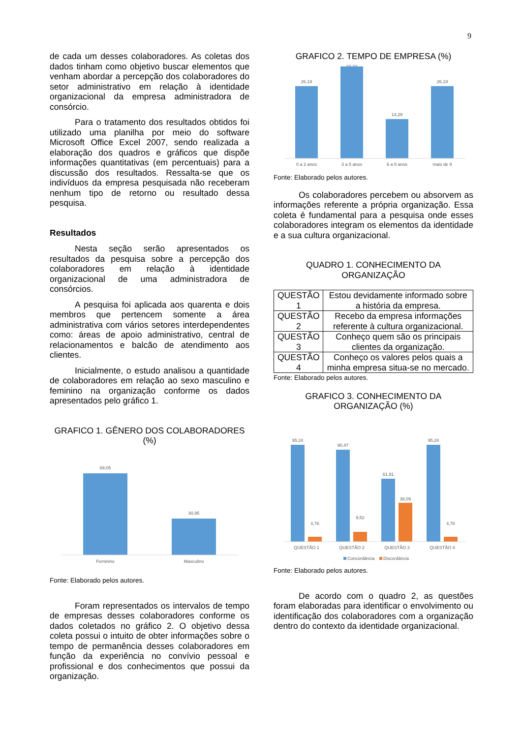9
de cada um desses colaboradores. As coletas dos dados tinham como objetivo buscar elementos que venham abordar a percepção dos colaboradores do setor administrativo em relação à identidade organizacional da empresa administradora de consórcio.
Para o tratamento dos resultados obtidos foi utilizado uma planilha por meio do software Microsoft Office Excel 2007, sendo realizada a elaboração dos quadros e gráficos que dispõe informações quantitativas (em percentuais) para a discussão dos resultados. Ressalta-se que os indivíduos da empresa pesquisada não receberam nenhum tipo de retorno ou resultado dessa pesquisa.
Resultados
Nesta seção serão apresentados os resultados da pesquisa sobre a percepção dos colaboradores em relação à identidade organizacional de uma administradora de consórcios.
A pesquisa foi aplicada aos quarenta e dois membros que pertencem somente a área administrativa com vários setores interdependentes como: áreas de apoio administrativo, central de relacionamentos e balcão de atendimento aos clientes.
Inicialmente, o estudo analisou a quantidade de colaboradores em relação ao sexo masculino e feminino na organização conforme os dados apresentados pelo gráfico 1.
GRAFICO 1. GÊNERO DOS COLABORADORES (%)
69,05
30,95
Feminino
Masculino
Fonte: Elaborado pelos autores.
Foram representados os intervalos de tempo de empresas desses colaboradores conforme os dados coletados no gráfico 2. O objetivo dessa coleta possui o intuito de obter informações sobre o tempo de permanência desses colaboradores em função da experiência no convívio pessoal e profissional e dos conhecimentos que possui da organização.
GRAFICO 2. TEMPO DE EMPRESA (%)
26,19
33,33
14,29
26,19
0 a 2 anos
3 a 5 anos
6 a 8 anos
mais de 9
Fonte: Elaborado pelos autores.
Os colaboradores percebem ou absorvem as informações referente a própria organização. Essa coleta é fundamental para a pesquisa onde esses colaboradores integram os elementos da identidade e a sua cultura organizacional.
QUADRO 1. CONHECIMENTO DA ORGANIZAÇÃO
| QUESTÃO 1 | Estou devidamente informado sobre a história da empresa. |
| QUESTÃO 2 | Recebo da empresa informações referente à cultura organizacional. |
| QUESTÃO 3 | Conheço quem são os principais clientes da organização. |
| QUESTÃO 4 | Conheço os valores pelos quais a minha empresa situa-se no mercado. |
Fonte: Elaborado pelos autores.
GRAFICO 3. CONHECIMENTO DA ORGANIZAÇÃO (%)
95,24
4,76
90,47
9,52
61,91
38,09
95,24
4,76
QUESTÃO 1
QUESTÃO 2
QUESTÃO 3
QUESTÃO 4
Concordância
Discordância
Fonte: Elaborado pelos autores.
De acordo com o quadro 2, as questões foram elaboradas para identificar o envolvimento ou identificação dos colaboradores com a organização dentro do contexto da identidade organizacional.